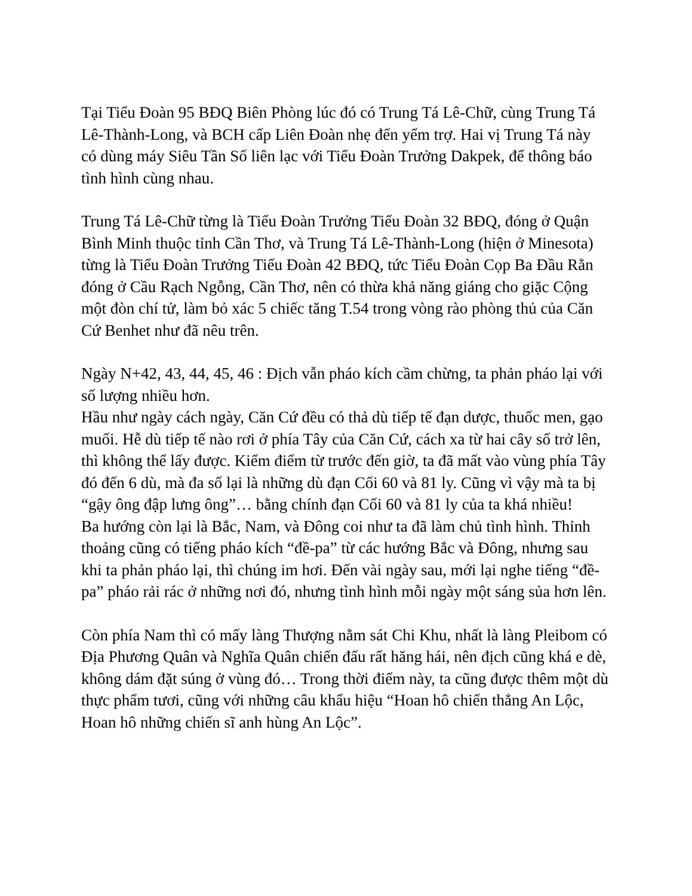Tại Tiểu Đoàn 95 BĐQ Biên Phòng lúc đó có Trung Tá Lê-Chữ, cùng Trung Tá Lê-Thành-Long, và BCH cấp Liên Đoàn nhẹ đến yểm trợ. Hai vị Trung Tá này có dùng máy Siêu Tần Số liên lạc với Tiểu Đoàn Trưởng Dakpek, để thông báo tình hình cùng nhau.
Trung Tá Lê-Chữ từng là Tiểu Đoàn Trưởng Tiểu Đoàn 32 BĐQ, đóng ở Quận Bình Minh thuộc tỉnh Cần Thơ, và Trung Tá Lê-Thành-Long (hiện ở Minesota) từng là Tiểu Đoàn Trưởng Tiểu Đoàn 42 BĐQ, tức Tiểu Đoàn Cọp Ba Đầu Rằn đóng ở Cầu Rạch Ngỗng, Cần Thơ, nên có thừa khả năng giáng cho giặc Cộng một đòn chí tử, làm bỏ xác 5 chiếc tăng T.54 trong vòng rào phòng thủ của Căn Cứ Benhet như đã nêu trên.
Ngày N+42, 43, 44, 45, 46 : Địch vẫn pháo kích cầm chừng, ta phản pháo lại với số lượng nhiều hơn.
Hầu như ngày cách ngày, Căn Cứ đều có thả dù tiếp tế đạn dược, thuốc men, gạo muối. Hễ dù tiếp tế nào rơi ở phía Tây của Căn Cứ, cách xa từ hai cây số trở lên, thì không thể lấy được. Kiểm điểm từ trước đến giờ, ta đã mất vào vùng phía Tây đó đến 6 dù, mà đa số lại là những dù đạn Cối 60 và 81 ly. Cũng vì vậy mà ta bị “gậy ông đập lưng ông”… bằng chính đạn Cối 60 và 81 ly của ta khá nhiều!
Ba hướng còn lại là Bắc, Nam, và Đông coi như ta đã làm chủ tình hình. Thỉnh thoảng cũng có tiếng pháo kích “đề-pa” từ các hướng Bắc và Đông, nhưng sau khi ta phản pháo lại, thì chúng im hơi. Đến vài ngày sau, mới lại nghe tiếng “đề-pa” pháo rải rác ở những nơi đó, nhưng tình hình mỗi ngày một sáng sủa hơn lên.
Còn phía Nam thì có mấy làng Thượng nằm sát Chi Khu, nhất là làng Pleibom có Địa Phương Quân và Nghĩa Quân chiến đấu rất hăng hái, nên địch cũng khá e dè, không dám đặt súng ở vùng đó… Trong thời điểm này, ta cũng được thêm một dù thực phẩm tươi, cũng với những câu khẩu hiệu “Hoan hô chiến thắng An Lộc, Hoan hô những chiến sĩ anh hùng An Lộc”.